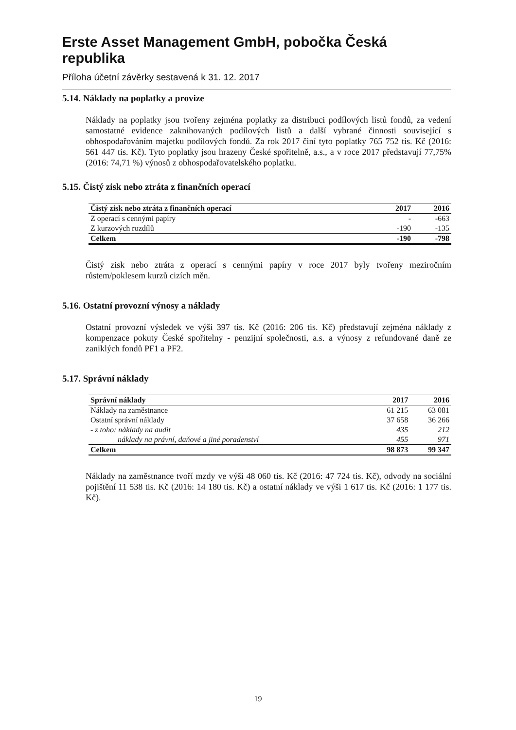Erste Asset Management GmbH, pobočka Česká republika
Příloha účetní závěrky sestavená k 31. 12. 2017
5.14. Náklady na poplatky a provize
Náklady na poplatky jsou tvořeny zejména poplatky za distribuci podílových listů fondů, za vedení samostatné evidence zaknihovaných podílových listů a další vybrané činnosti související s obhospodařováním majetku podílových fondů. Za rok 2017 činí tyto poplatky 765 752 tis. Kč (2016: 561 447 tis. Kč). Tyto poplatky jsou hrazeny České spořitelně, a.s., a v roce 2017 představují 77,75% (2016: 74,71 %) výnosů z obhospodařovatelského poplatku.
5.15. Čistý zisk nebo ztráta z finančních operací
| Čistý zisk nebo ztráta z finančních operací | 2017 | 2016 |
| --- | --- | --- |
| Z operací s cennými papíry | - | -663 |
| Z kurzových rozdílů | -190 | -135 |
| Celkem | -190 | -798 |
Čistý zisk nebo ztráta z operací s cennými papíry v roce 2017 byly tvořeny meziročním růstem/poklesem kurzů cizích měn.
5.16. Ostatní provozní výnosy a náklady
Ostatní provozní výsledek ve výši 397 tis. Kč (2016: 206 tis. Kč) představují zejména náklady z kompenzace pokuty České spořitelny - penzijní společnosti, a.s. a výnosy z refundované daně ze zaniklých fondů PF1 a PF2.
5.17. Správní náklady
| Správní náklady | 2017 | 2016 |
| --- | --- | --- |
| Náklady na zaměstnance | 61 215 | 63 081 |
| Ostatní správní náklady | 37 658 | 36 266 |
| - z toho: náklady na audit | 435 | 212 |
| náklady na právní, daňové a jiné poradenství | 455 | 971 |
| Celkem | 98 873 | 99 347 |
Náklady na zaměstnance tvoří mzdy ve výši 48 060 tis. Kč (2016: 47 724 tis. Kč), odvody na sociální pojištění 11 538 tis. Kč (2016: 14 180 tis. Kč) a ostatní náklady ve výši 1 617 tis. Kč (2016: 1 177 tis. Kč).
19